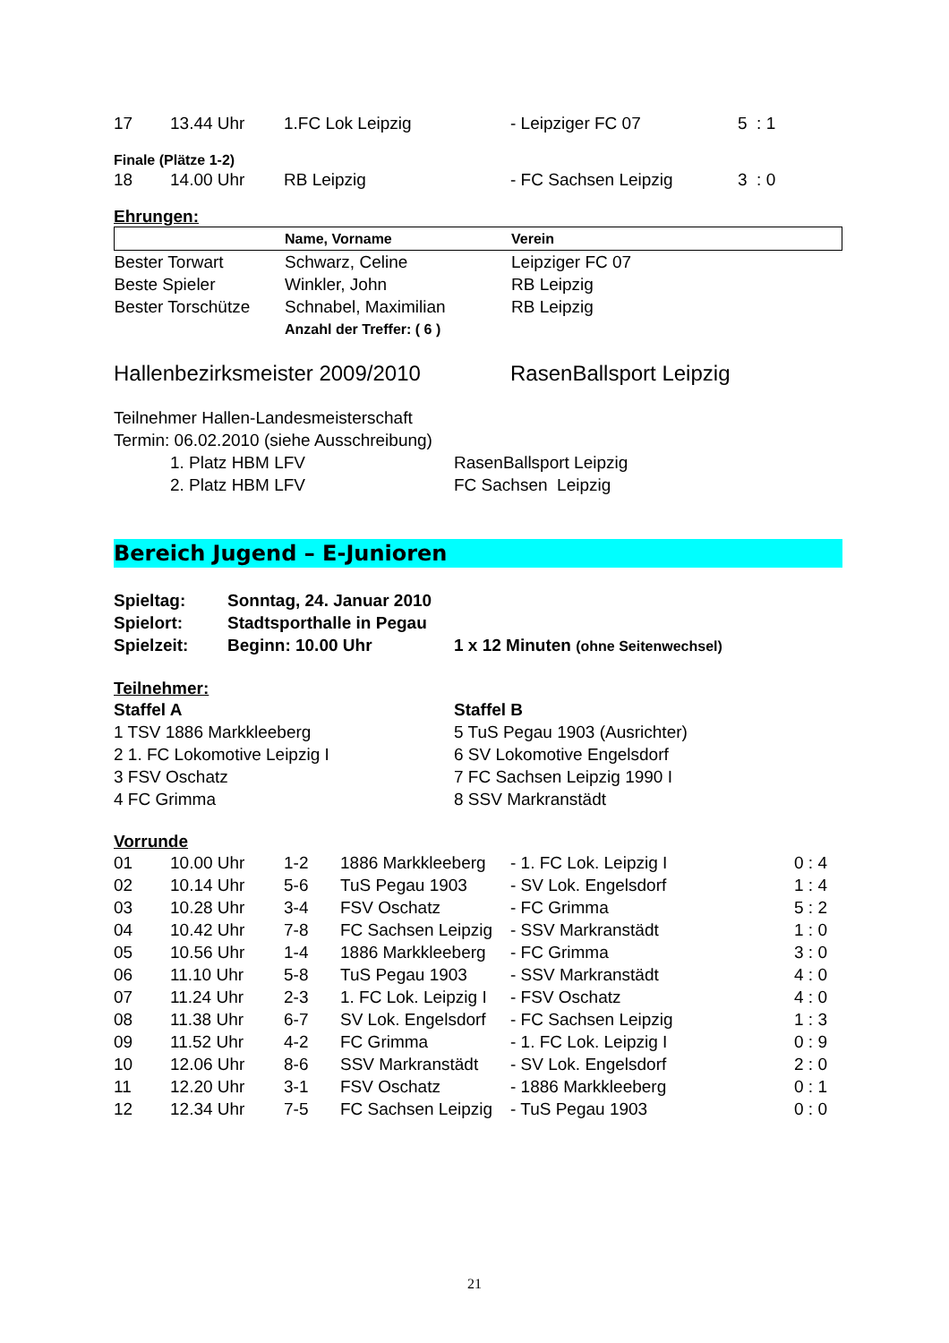| 17 | 13.44 Uhr | 1.FC Lok Leipzig | - Leipziger FC 07 | 5 : 1 |
Finale (Plätze 1-2)
| 18 | 14.00 Uhr | RB Leipzig | - FC Sachsen Leipzig | 3 : 0 |
Ehrungen:
| | Name, Vorname | Verein |
| --- | --- | --- |
| Bester Torwart | Schwarz, Celine | Leipziger FC 07 |
| Beste Spieler | Winkler, John | RB Leipzig |
| Bester Torschütze | Schnabel, Maximilian | RB Leipzig |
| | Anzahl der Treffer: ( 6 ) | |
| Hallenbezirksmeister 2009/2010 | RasenBallsport Leipzig |
Teilnehmer Hallen-Landesmeisterschaft
Termin: 06.02.2010 (siehe Ausschreibung)
| | 1. Platz HBM LFV | RasenBallsport Leipzig |
| | 2. Platz HBM LFV | FC Sachsen Leipzig |
Bereich Jugend – E-Junioren
| Spieltag: | Sonntag, 24. Januar 2010 | |
| Spielort: | Stadtsporthalle in Pegau | |
| Spielzeit: | Beginn: 10.00 Uhr | 1 x 12 Minuten (ohne Seitenwechsel) |
Teilnehmer:
| Staffel A | Staffel B |
| 1 TSV 1886 Markkleeberg | 5 TuS Pegau 1903 (Ausrichter) |
| 2 1. FC Lokomotive Leipzig I | 6 SV Lokomotive Engelsdorf |
| 3 FSV Oschatz | 7 FC Sachsen Leipzig 1990 I |
| 4 FC Grimma | 8 SSV Markranstädt |
Vorrunde
| 01 | 10.00 Uhr | 1-2 | 1886 Markkleeberg | - 1. FC Lok. Leipzig I | 0 : 4 |
| 02 | 10.14 Uhr | 5-6 | TuS Pegau 1903 | - SV Lok. Engelsdorf | 1 : 4 |
| 03 | 10.28 Uhr | 3-4 | FSV Oschatz | - FC Grimma | 5 : 2 |
| 04 | 10.42 Uhr | 7-8 | FC Sachsen Leipzig | - SSV Markranstädt | 1 : 0 |
| 05 | 10.56 Uhr | 1-4 | 1886 Markkleeberg | - FC Grimma | 3 : 0 |
| 06 | 11.10 Uhr | 5-8 | TuS Pegau 1903 | - SSV Markranstädt | 4 : 0 |
| 07 | 11.24 Uhr | 2-3 | 1. FC Lok. Leipzig I | - FSV Oschatz | 4 : 0 |
| 08 | 11.38 Uhr | 6-7 | SV Lok. Engelsdorf | - FC Sachsen Leipzig | 1 : 3 |
| 09 | 11.52 Uhr | 4-2 | FC Grimma | - 1. FC Lok. Leipzig I | 0 : 9 |
| 10 | 12.06 Uhr | 8-6 | SSV Markranstädt | - SV Lok. Engelsdorf | 2 : 0 |
| 11 | 12.20 Uhr | 3-1 | FSV Oschatz | - 1886 Markkleeberg | 0 : 1 |
| 12 | 12.34 Uhr | 7-5 | FC Sachsen Leipzig | - TuS Pegau 1903 | 0 : 0 |
21